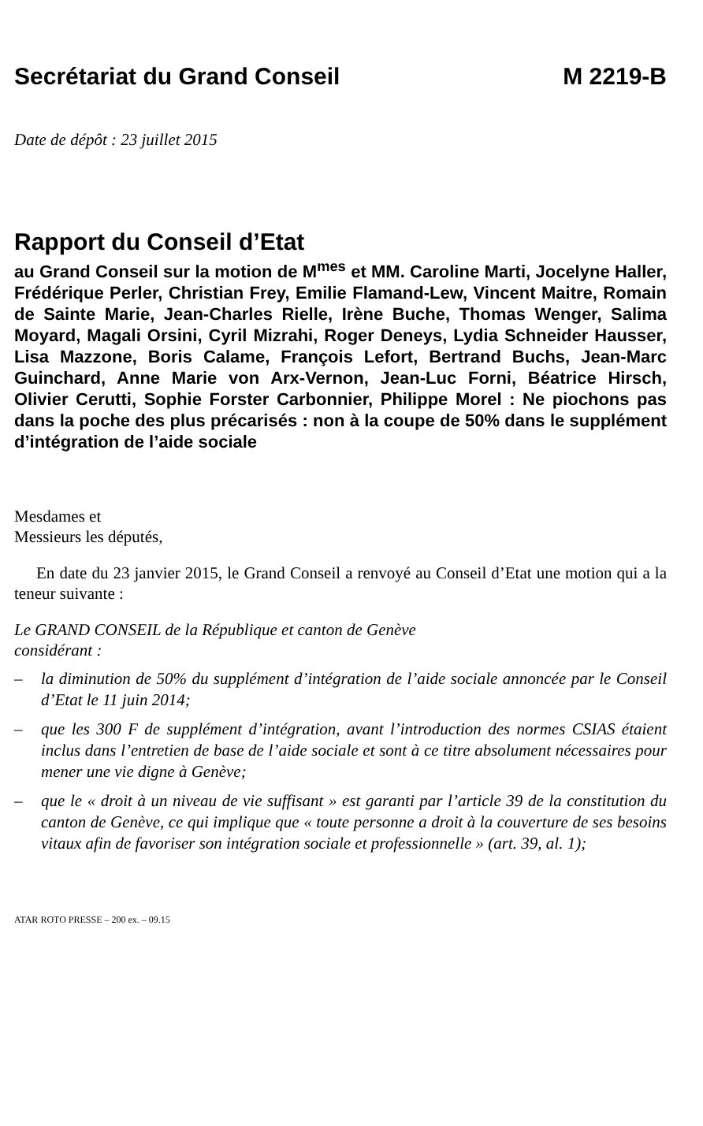Secrétariat du Grand Conseil M 2219-B
Date de dépôt : 23 juillet 2015
Rapport du Conseil d’Etat
au Grand Conseil sur la motion de M<sup>mes</sup> et MM. Caroline Marti, Jocelyne Haller, Frédérique Perler, Christian Frey, Emilie Flamand-Lew, Vincent Maitre, Romain de Sainte Marie, Jean-Charles Rielle, Irène Buche, Thomas Wenger, Salima Moyard, Magali Orsini, Cyril Mizrahi, Roger Deneys, Lydia Schneider Hausser, Lisa Mazzone, Boris Calame, François Lefort, Bertrand Buchs, Jean-Marc Guinchard, Anne Marie von Arx-Vernon, Jean-Luc Forni, Béatrice Hirsch, Olivier Cerutti, Sophie Forster Carbonnier, Philippe Morel : Ne piochons pas dans la poche des plus précarisés : non à la coupe de 50% dans le supplément d’intégration de l’aide sociale
Mesdames et
Messieurs les députés,
En date du 23 janvier 2015, le Grand Conseil a renvoyé au Conseil d’Etat une motion qui a la teneur suivante :
Le GRAND CONSEIL de la République et canton de Genève
considérant :
– la diminution de 50% du supplément d’intégration de l’aide sociale annoncée par le Conseil d’Etat le 11 juin 2014;
– que les 300 F de supplément d’intégration, avant l’introduction des normes CSIAS étaient inclus dans l’entretien de base de l’aide sociale et sont à ce titre absolument nécessaires pour mener une vie digne à Genève;
– que le « droit à un niveau de vie suffisant » est garanti par l’article 39 de la constitution du canton de Genève, ce qui implique que « toute personne a droit à la couverture de ses besoins vitaux afin de favoriser son intégration sociale et professionnelle » (art. 39, al. 1);
ATAR ROTO PRESSE – 200 ex. – 09.15